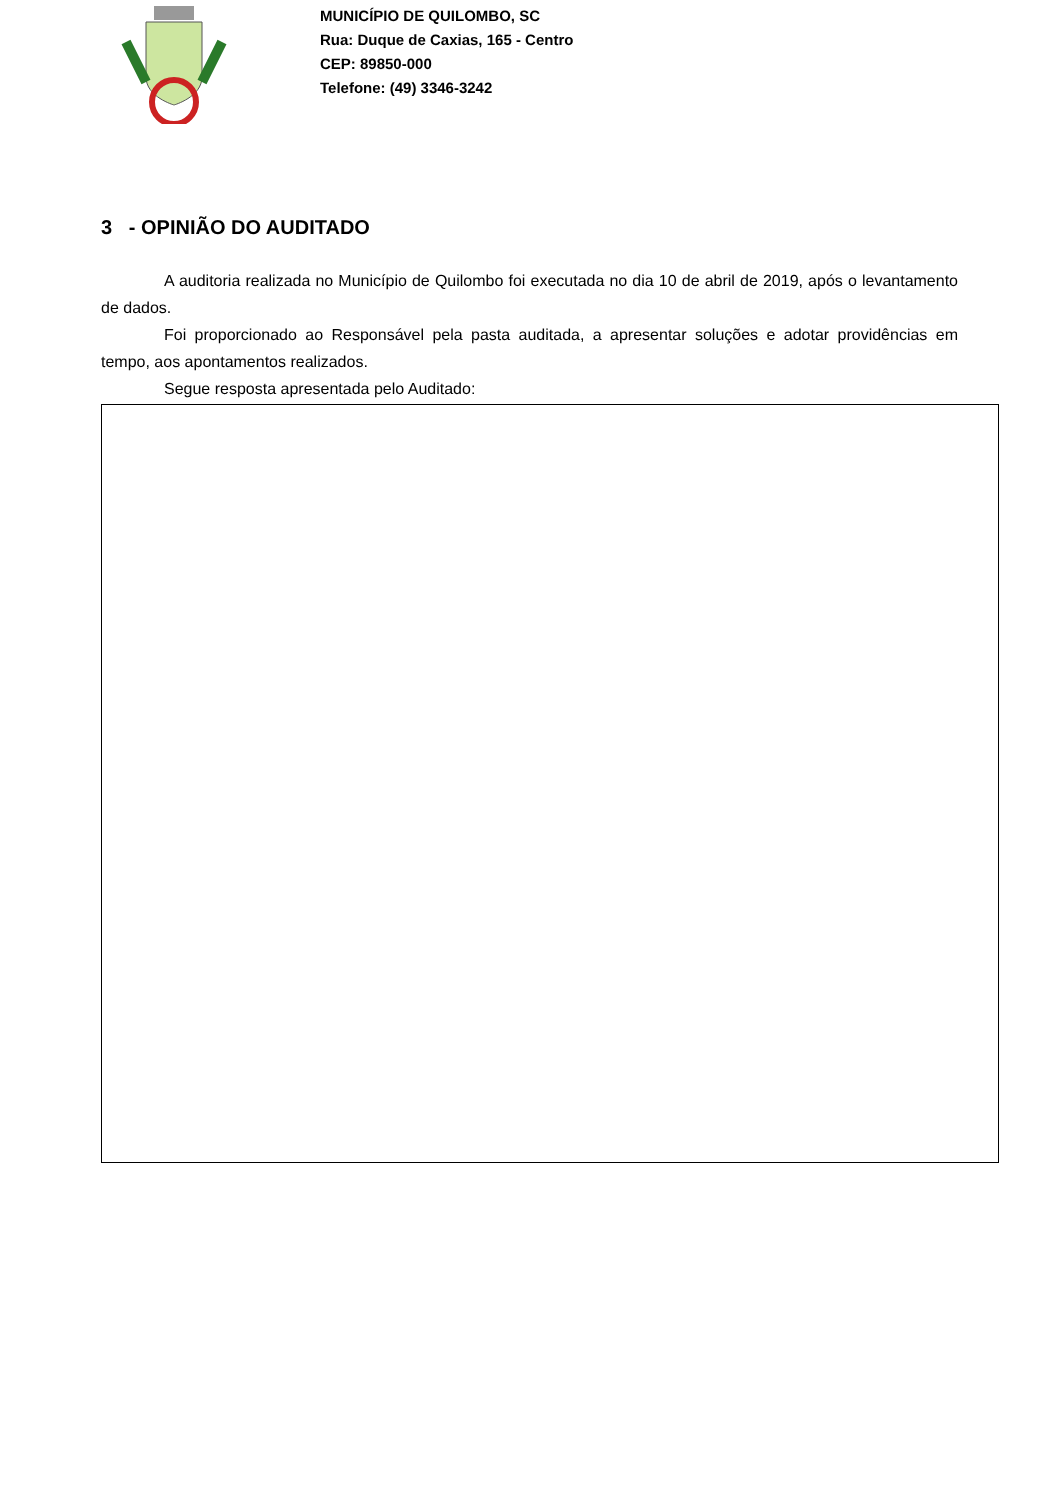MUNICÍPIO DE QUILOMBO, SC
Rua: Duque de Caxias, 165 - Centro
CEP: 89850-000
Telefone: (49) 3346-3242
3 - OPINIÃO DO AUDITADO
A auditoria realizada no Município de Quilombo foi executada no dia 10 de abril de 2019, após o levantamento de dados.
Foi proporcionado ao Responsável pela pasta auditada, a apresentar soluções e adotar providências em tempo, aos apontamentos realizados.
Segue resposta apresentada pelo Auditado: